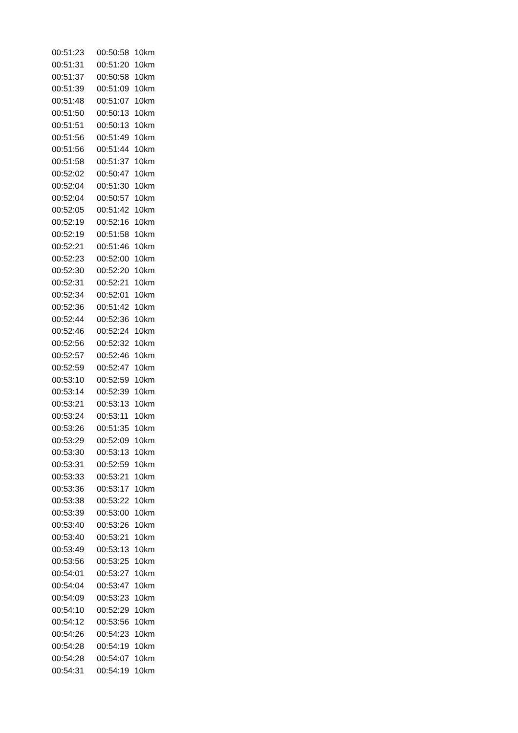| 00:51:23 | 00:50:58 | 10km |
| 00:51:31 | 00:51:20 | 10km |
| 00:51:37 | 00:50:58 | 10km |
| 00:51:39 | 00:51:09 | 10km |
| 00:51:48 | 00:51:07 | 10km |
| 00:51:50 | 00:50:13 | 10km |
| 00:51:51 | 00:50:13 | 10km |
| 00:51:56 | 00:51:49 | 10km |
| 00:51:56 | 00:51:44 | 10km |
| 00:51:58 | 00:51:37 | 10km |
| 00:52:02 | 00:50:47 | 10km |
| 00:52:04 | 00:51:30 | 10km |
| 00:52:04 | 00:50:57 | 10km |
| 00:52:05 | 00:51:42 | 10km |
| 00:52:19 | 00:52:16 | 10km |
| 00:52:19 | 00:51:58 | 10km |
| 00:52:21 | 00:51:46 | 10km |
| 00:52:23 | 00:52:00 | 10km |
| 00:52:30 | 00:52:20 | 10km |
| 00:52:31 | 00:52:21 | 10km |
| 00:52:34 | 00:52:01 | 10km |
| 00:52:36 | 00:51:42 | 10km |
| 00:52:44 | 00:52:36 | 10km |
| 00:52:46 | 00:52:24 | 10km |
| 00:52:56 | 00:52:32 | 10km |
| 00:52:57 | 00:52:46 | 10km |
| 00:52:59 | 00:52:47 | 10km |
| 00:53:10 | 00:52:59 | 10km |
| 00:53:14 | 00:52:39 | 10km |
| 00:53:21 | 00:53:13 | 10km |
| 00:53:24 | 00:53:11 | 10km |
| 00:53:26 | 00:51:35 | 10km |
| 00:53:29 | 00:52:09 | 10km |
| 00:53:30 | 00:53:13 | 10km |
| 00:53:31 | 00:52:59 | 10km |
| 00:53:33 | 00:53:21 | 10km |
| 00:53:36 | 00:53:17 | 10km |
| 00:53:38 | 00:53:22 | 10km |
| 00:53:39 | 00:53:00 | 10km |
| 00:53:40 | 00:53:26 | 10km |
| 00:53:40 | 00:53:21 | 10km |
| 00:53:49 | 00:53:13 | 10km |
| 00:53:56 | 00:53:25 | 10km |
| 00:54:01 | 00:53:27 | 10km |
| 00:54:04 | 00:53:47 | 10km |
| 00:54:09 | 00:53:23 | 10km |
| 00:54:10 | 00:52:29 | 10km |
| 00:54:12 | 00:53:56 | 10km |
| 00:54:26 | 00:54:23 | 10km |
| 00:54:28 | 00:54:19 | 10km |
| 00:54:28 | 00:54:07 | 10km |
| 00:54:31 | 00:54:19 | 10km |